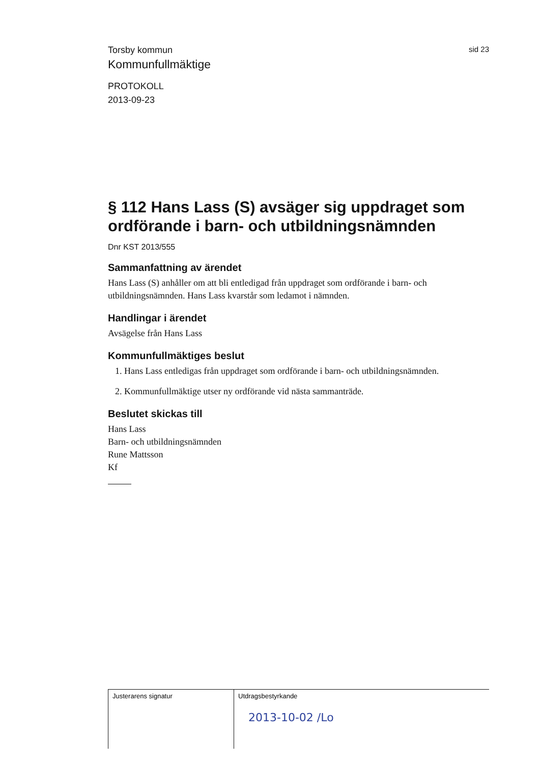Torsby kommun
sid 23
Kommunfullmäktige
PROTOKOLL
2013-09-23
§ 112 Hans Lass (S) avsäger sig uppdraget som ordförande i barn- och utbildningsnämnden
Dnr KST 2013/555
Sammanfattning av ärendet
Hans Lass (S) anhåller om att bli entledigad från uppdraget som ordförande i barn- och utbildningsnämnden. Hans Lass kvarstår som ledamot i nämnden.
Handlingar i ärendet
Avsägelse från Hans Lass
Kommunfullmäktiges beslut
1. Hans Lass entledigas från uppdraget som ordförande i barn- och utbildningsnämnden.
2. Kommunfullmäktige utser ny ordförande vid nästa sammanträde.
Beslutet skickas till
Hans Lass
Barn- och utbildningsnämnden
Rune Mattsson
Kf
Justerarens signatur Utdragsbestyrkande
2013-10-02 /Lo